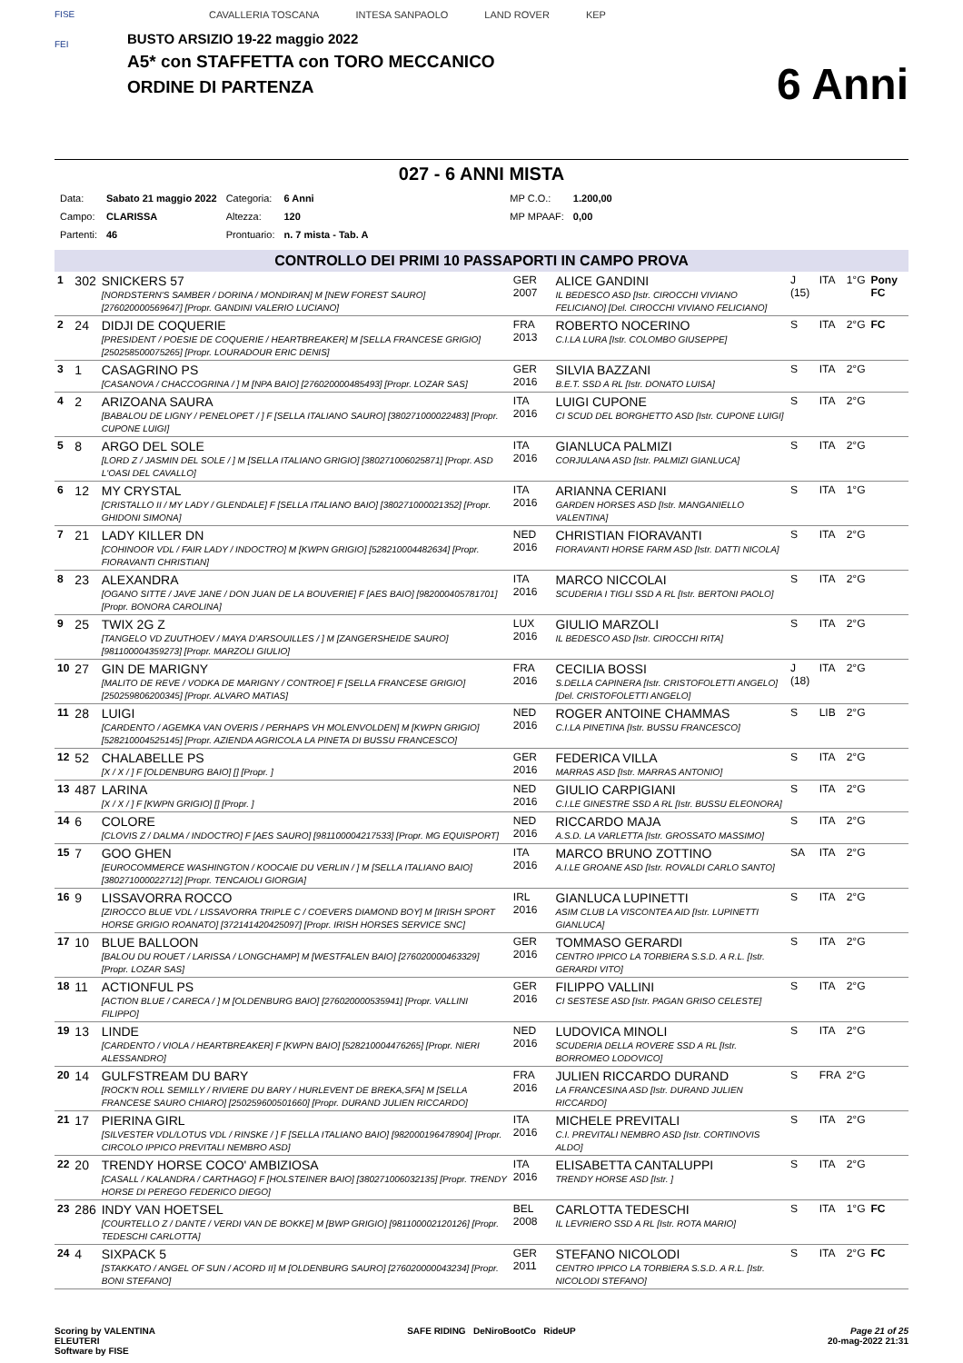FISE
FEI
CAVALLERIA TOSCANA INTESA SANPAOLO LAND ROVER KEP
BUSTO ARSIZIO 19-22 maggio 2022
A5* con STAFFETTA con TORO MECCANICO
ORDINE DI PARTENZA
6 Anni
027 - 6 ANNI MISTA
| Data: | Sabato 21 maggio 2022 | Categoria: | 6 Anni | MP C.O.: | 1.200,00 |
| Campo: | CLARISSA | Altezza: | 120 | MP MPAAF: | 0,00 |
| Partenti: | 46 | Prontuario: | n. 7 mista - Tab. A | | |
CONTROLLO DEI PRIMI 10 PASSAPORTI IN CAMPO PROVA
| 1 | 302 | SNICKERS 57 [NORDSTERN'S SAMBER / DORINA / MONDIRAN] M [NEW FOREST SAURO] [276020000569647] [Propr. GANDINI VALERIO LUCIANO] | GER 2007 | ALICE GANDINI IL BEDESCO ASD [Istr. CIROCCHI VIVIANO FELICIANO] [Del. CIROCCHI VIVIANO FELICIANO] | J (15) | ITA | 1°G | Pony FC |
| 2 | 24 | DIDJI DE COQUERIE [PRESIDENT / POESIE DE COQUERIE / HEARTBREAKER] M [SELLA FRANCESE GRIGIO] [250258500075265] [Propr. LOURADOUR ERIC DENIS] | FRA 2013 | ROBERTO NOCERINO C.I.LA LURA [Istr. COLOMBO GIUSEPPE] | S | ITA | 2°G | FC |
| 3 | 1 | CASAGRINO PS [CASANOVA / CHACCOGRINA / ] M [NPA BAIO] [276020000485493] [Propr. LOZAR SAS] | GER 2016 | SILVIA BAZZANI B.E.T. SSD A RL [Istr. DONATO LUISA] | S | ITA | 2°G | |
| 4 | 2 | ARIZOANA SAURA [BABALOU DE LIGNY / PENELOPET / ] F [SELLA ITALIANO SAURO] [380271000022483] [Propr. CUPONE LUIGI] | ITA 2016 | LUIGI CUPONE CI SCUD DEL BORGHETTO ASD [Istr. CUPONE LUIGI] | S | ITA | 2°G | |
| 5 | 8 | ARGO DEL SOLE [LORD Z / JASMIN DEL SOLE / ] M [SELLA ITALIANO GRIGIO] [380271006025871] [Propr. ASD L'OASI DEL CAVALLO] | ITA 2016 | GIANLUCA PALMIZI CORJULANA ASD [Istr. PALMIZI GIANLUCA] | S | ITA | 2°G | |
| 6 | 12 | MY CRYSTAL [CRISTALLO II / MY LADY / GLENDALE] F [SELLA ITALIANO BAIO] [380271000021352] [Propr. GHIDONI SIMONA] | ITA 2016 | ARIANNA CERIANI GARDEN HORSES ASD [Istr. MANGANIELLO VALENTINA] | S | ITA | 1°G | |
| 7 | 21 | LADY KILLER DN [COHINOOR VDL / FAIR LADY / INDOCTRO] M [KWPN GRIGIO] [528210004482634] [Propr. FIORAVANTI CHRISTIAN] | NED 2016 | CHRISTIAN FIORAVANTI FIORAVANTI HORSE FARM ASD [Istr. DATTI NICOLA] | S | ITA | 2°G | |
| 8 | 23 | ALEXANDRA [OGANO SITTE / JAVE JANE / DON JUAN DE LA BOUVERIE] F [AES BAIO] [982000405781701] [Propr. BONORA CAROLINA] | ITA 2016 | MARCO NICCOLAI SCUDERIA I TIGLI SSD A RL [Istr. BERTONI PAOLO] | S | ITA | 2°G | |
| 9 | 25 | TWIX 2G Z [TANGELO VD ZUUTHOEV / MAYA D'ARSOUILLES / ] M [ZANGERSHEIDE SAURO] [981100004359273] [Propr. MARZOLI GIULIO] | LUX 2016 | GIULIO MARZOLI IL BEDESCO ASD [Istr. CIROCCHI RITA] | S | ITA | 2°G | |
| 10 | 27 | GIN DE MARIGNY [MALITO DE REVE / VODKA DE MARIGNY / CONTROE] F [SELLA FRANCESE GRIGIO] [250259806200345] [Propr. ALVARO MATIAS] | FRA 2016 | CECILIA BOSSI S.DELLA CAPINERA [Istr. CRISTOFOLETTI ANGELO] [Del. CRISTOFOLETTI ANGELO] | J (18) | ITA | 2°G | |
| 11 | 28 | LUIGI [CARDENTO / AGEMKA VAN OVERIS / PERHAPS VH MOLENVOLDEN] M [KWPN GRIGIO] [528210004525145] [Propr. AZIENDA AGRICOLA LA PINETA DI BUSSU FRANCESCO] | NED 2016 | ROGER ANTOINE CHAMMAS C.I.LA PINETINA [Istr. BUSSU FRANCESCO] | S | LIB | 2°G | |
| 12 | 52 | CHALABELLE PS [X / X / ] F [OLDENBURG BAIO] [] [Propr. ] | GER 2016 | FEDERICA VILLA MARRAS ASD [Istr. MARRAS ANTONIO] | S | ITA | 2°G | |
| 13 | 487 | LARINA [X / X / ] F [KWPN GRIGIO] [] [Propr. ] | NED 2016 | GIULIO CARPIGIANI C.I.LE GINESTRE SSD A RL [Istr. BUSSU ELEONORA] | S | ITA | 2°G | |
| 14 | 6 | COLORE [CLOVIS Z / DALMA / INDOCTRO] F [AES SAURO] [981100004217533] [Propr. MG EQUISPORT] | NED 2016 | RICCARDO MAJA A.S.D. LA VARLETTA [Istr. GROSSATO MASSIMO] | S | ITA | 2°G | |
| 15 | 7 | GOO GHEN [EUROCOMMERCE WASHINGTON / KOOCAIE DU VERLIN / ] M [SELLA ITALIANO BAIO] [380271000022712] [Propr. TENCAIOLI GIORGIA] | ITA 2016 | MARCO BRUNO ZOTTINO A.I.LE GROANE ASD [Istr. ROVALDI CARLO SANTO] | SA | ITA | 2°G | |
| 16 | 9 | LISSAVORRA ROCCO [ZIROCCO BLUE VDL / LISSAVORRA TRIPLE C / COEVERS DIAMOND BOY] M [IRISH SPORT HORSE GRIGIO ROANATO] [372141420425097] [Propr. IRISH HORSES SERVICE SNC] | IRL 2016 | GIANLUCA LUPINETTI ASIM CLUB LA VISCONTEA AID [Istr. LUPINETTI GIANLUCA] | S | ITA | 2°G | |
| 17 | 10 | BLUE BALLOON [BALOU DU ROUET / LARISSA / LONGCHAMP] M [WESTFALEN BAIO] [276020000463329] [Propr. LOZAR SAS] | GER 2016 | TOMMASO GERARDI CENTRO IPPICO LA TORBIERA S.S.D. A R.L. [Istr. GERARDI VITO] | S | ITA | 2°G | |
| 18 | 11 | ACTIONFUL PS [ACTION BLUE / CARECA / ] M [OLDENBURG BAIO] [276020000535941] [Propr. VALLINI FILIPPO] | GER 2016 | FILIPPO VALLINI CI SESTESE ASD [Istr. PAGAN GRISO CELESTE] | S | ITA | 2°G | |
| 19 | 13 | LINDE [CARDENTO / VIOLA / HEARTBREAKER] F [KWPN BAIO] [528210004476265] [Propr. NIERI ALESSANDRO] | NED 2016 | LUDOVICA MINOLI SCUDERIA DELLA ROVERE SSD A RL [Istr. BORROMEO LODOVICO] | S | ITA | 2°G | |
| 20 | 14 | GULFSTREAM DU BARY [ROCK'N ROLL SEMILLY / RIVIERE DU BARY / HURLEVENT DE BREKA,SFA] M [SELLA FRANCESE SAURO CHIARO] [250259600501660] [Propr. DURAND JULIEN RICCARDO] | FRA 2016 | JULIEN RICCARDO DURAND LA FRANCESINA ASD [Istr. DURAND JULIEN RICCARDO] | S | FRA | 2°G | |
| 21 | 17 | PIERINA GIRL [SILVESTER VDL/LOTUS VDL / RINSKE / ] F [SELLA ITALIANO BAIO] [982000196478904] [Propr. CIRCOLO IPPICO PREVITALI NEMBRO ASD] | ITA 2016 | MICHELE PREVITALI C.I. PREVITALI NEMBRO ASD [Istr. CORTINOVIS ALDO] | S | ITA | 2°G | |
| 22 | 20 | TRENDY HORSE COCO' AMBIZIOSA [CASALL / KALANDRA / CARTHAGO] F [HOLSTEINER BAIO] [380271006032135] [Propr. TRENDY HORSE DI PEREGO FEDERICO DIEGO] | ITA 2016 | ELISABETTA CANTALUPPI TRENDY HORSE ASD [Istr. ] | S | ITA | 2°G | |
| 23 | 286 | INDY VAN HOETSEL [COURTELLO Z / DANTE / VERDI VAN DE BOKKE] M [BWP GRIGIO] [981100002120126] [Propr. TEDESCHI CARLOTTA] | BEL 2008 | CARLOTTA TEDESCHI IL LEVRIERO SSD A RL [Istr. ROTA MARIO] | S | ITA | 1°G | FC |
| 24 | 4 | SIXPACK 5 [STAKKATO / ANGEL OF SUN / ACORD II] M [OLDENBURG SAURO] [276020000043234] [Propr. BONI STEFANO] | GER 2011 | STEFANO NICOLODI CENTRO IPPICO LA TORBIERA S.S.D. A R.L. [Istr. NICOLODI STEFANO] | S | ITA | 2°G | FC |
Scoring by VALENTINA
ELEUTERI
Software by FISE
SAFE RIDING DeNiroBootCo RideUP
Page 21 of 25
20-mag-2022 21:31